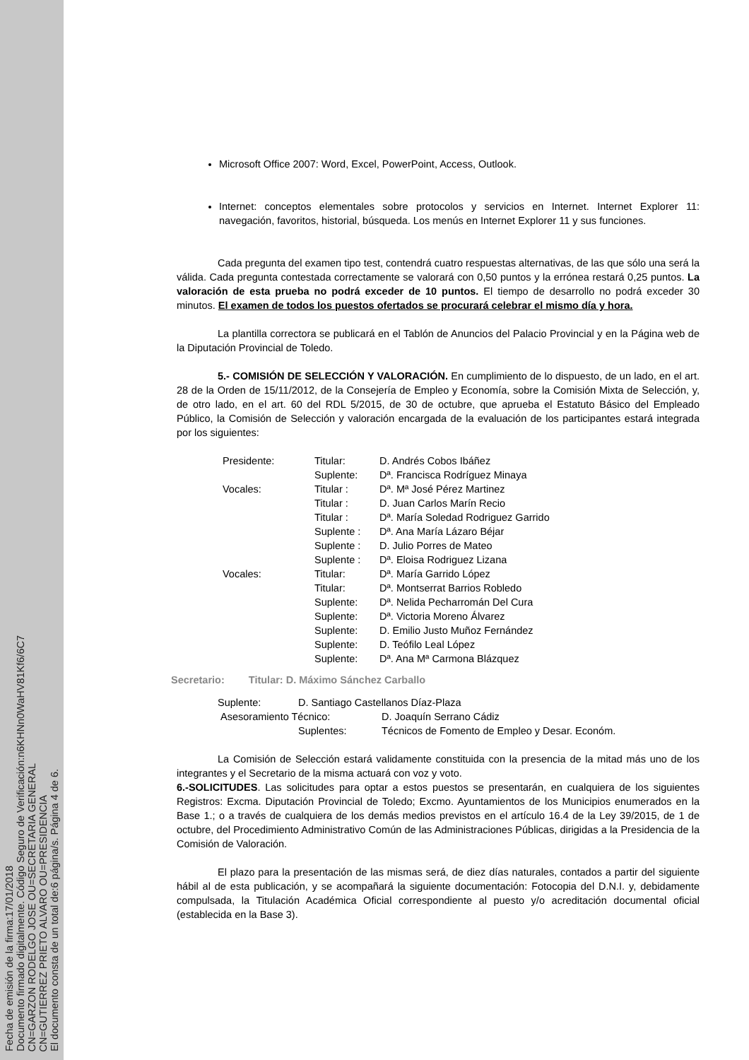Fecha de emisión de la firma:17/01/2018
Documento firmado digitalmente. Código Seguro de Verificación:n6KHNn0WaHV81Kf6/6C7
CN=GARZON RODELGO JOSE OU=SECRETARIA GENERAL
CN=GUTIERREZ PRIETO ALVARO OU=PRESIDENCIA
El documento consta de un total de:6 página/s. Página 4 de 6.
Microsoft Office 2007: Word, Excel, PowerPoint, Access, Outlook.
Internet: conceptos elementales sobre protocolos y servicios en Internet. Internet Explorer 11: navegación, favoritos, historial, búsqueda. Los menús en Internet Explorer 11 y sus funciones.
Cada pregunta del examen tipo test, contendrá cuatro respuestas alternativas, de las que sólo una será la válida. Cada pregunta contestada correctamente se valorará con 0,50 puntos y la errónea restará 0,25 puntos. La valoración de esta prueba no podrá exceder de 10 puntos. El tiempo de desarrollo no podrá exceder 30 minutos. El examen de todos los puestos ofertados se procurará celebrar el mismo día y hora.
La plantilla correctora se publicará en el Tablón de Anuncios del Palacio Provincial y en la Página web de la Diputación Provincial de Toledo.
5.- COMISIÓN DE SELECCIÓN Y VALORACIÓN. En cumplimiento de lo dispuesto, de un lado, en el art. 28 de la Orden de 15/11/2012, de la Consejería de Empleo y Economía, sobre la Comisión Mixta de Selección, y, de otro lado, en el art. 60 del RDL 5/2015, de 30 de octubre, que aprueba el Estatuto Básico del Empleado Público, la Comisión de Selección y valoración encargada de la evaluación de los participantes estará integrada por los siguientes:
| Presidente: | Titular: | D. Andrés Cobos Ibáñez |
| | Suplente: | Dª. Francisca Rodríguez Minaya |
| Vocales: | Titular : | Dª. Mª José Pérez Martinez |
| | Titular : | D. Juan Carlos Marín Recio |
| | Titular : | Dª. María Soledad Rodriguez Garrido |
| | Suplente : | Dª. Ana María Lázaro Béjar |
| | Suplente : | D. Julio Porres de Mateo |
| | Suplente : | Dª. Eloisa Rodriguez Lizana |
| Vocales: | Titular: | Dª. María Garrido López |
| | Titular: | Dª. Montserrat Barrios Robledo |
| | Suplente: | Dª. Nelida Pecharromán Del Cura |
| | Suplente: | Dª. Victoria Moreno Álvarez |
| | Suplente: | D. Emilio Justo Muñoz Fernández |
| | Suplente: | D. Teófilo Leal López |
| | Suplente: | Dª. Ana Mª Carmona Blázquez |
Secretario: Titular: D. Máximo Sánchez Carballo
| Suplente: | D. Santiago Castellanos Díaz-Plaza | |
| Asesoramiento Técnico: | | D. Joaquín Serrano Cádiz |
| | Suplentes: | Técnicos de Fomento de Empleo y Desar. Económ. |
La Comisión de Selección estará validamente constituida con la presencia de la mitad más uno de los integrantes y el Secretario de la misma actuará con voz y voto.
6.-SOLICITUDES. Las solicitudes para optar a estos puestos se presentarán, en cualquiera de los siguientes Registros: Excma. Diputación Provincial de Toledo; Excmo. Ayuntamientos de los Municipios enumerados en la Base 1.; o a través de cualquiera de los demás medios previstos en el artículo 16.4 de la Ley 39/2015, de 1 de octubre, del Procedimiento Administrativo Común de las Administraciones Públicas, dirigidas a la Presidencia de la Comisión de Valoración.
El plazo para la presentación de las mismas será, de diez días naturales, contados a partir del siguiente hábil al de esta publicación, y se acompañará la siguiente documentación: Fotocopia del D.N.I. y, debidamente compulsada, la Titulación Académica Oficial correspondiente al puesto y/o acreditación documental oficial (establecida en la Base 3).